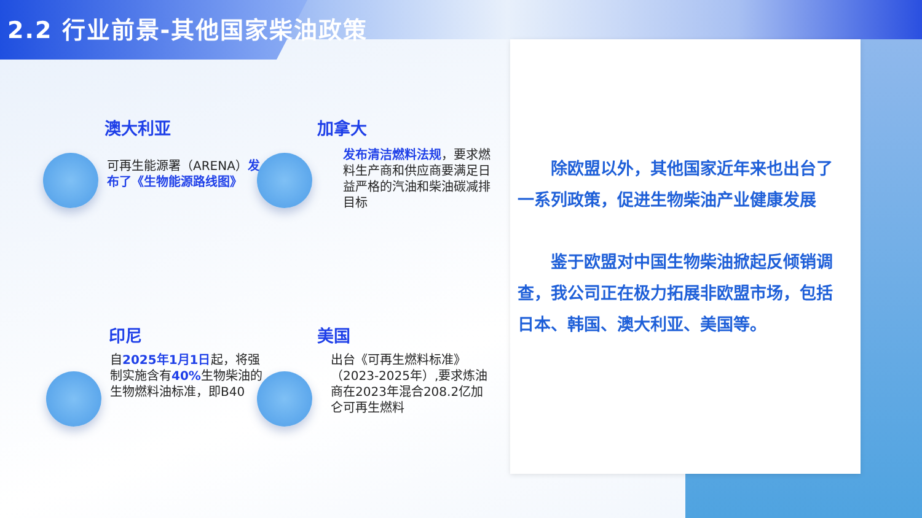2.2 行业前景-其他国家柴油政策
澳大利亚
可再生能源署（ARENA）发布了《生物能源路线图》
加拿大
发布清洁燃料法规，要求燃料生产商和供应商要满足日益严格的汽油和柴油碳减排目标
印尼
自2025年1月1日起，将强制实施含有40% 生物柴油的生物燃料油标准，即B40
美国
出台《可再生燃料标准》（2023-2025年）,要求炼油商在2023年混合208.2亿加仑可再生燃料
除欧盟以外，其他国家近年来也出台了一系列政策，促进生物柴油产业健康发展
鉴于欧盟对中国生物柴油掀起反倾销调查，我公司正在极力拓展非欧盟市场，包括日本、韩国、澳大利亚、美国等。